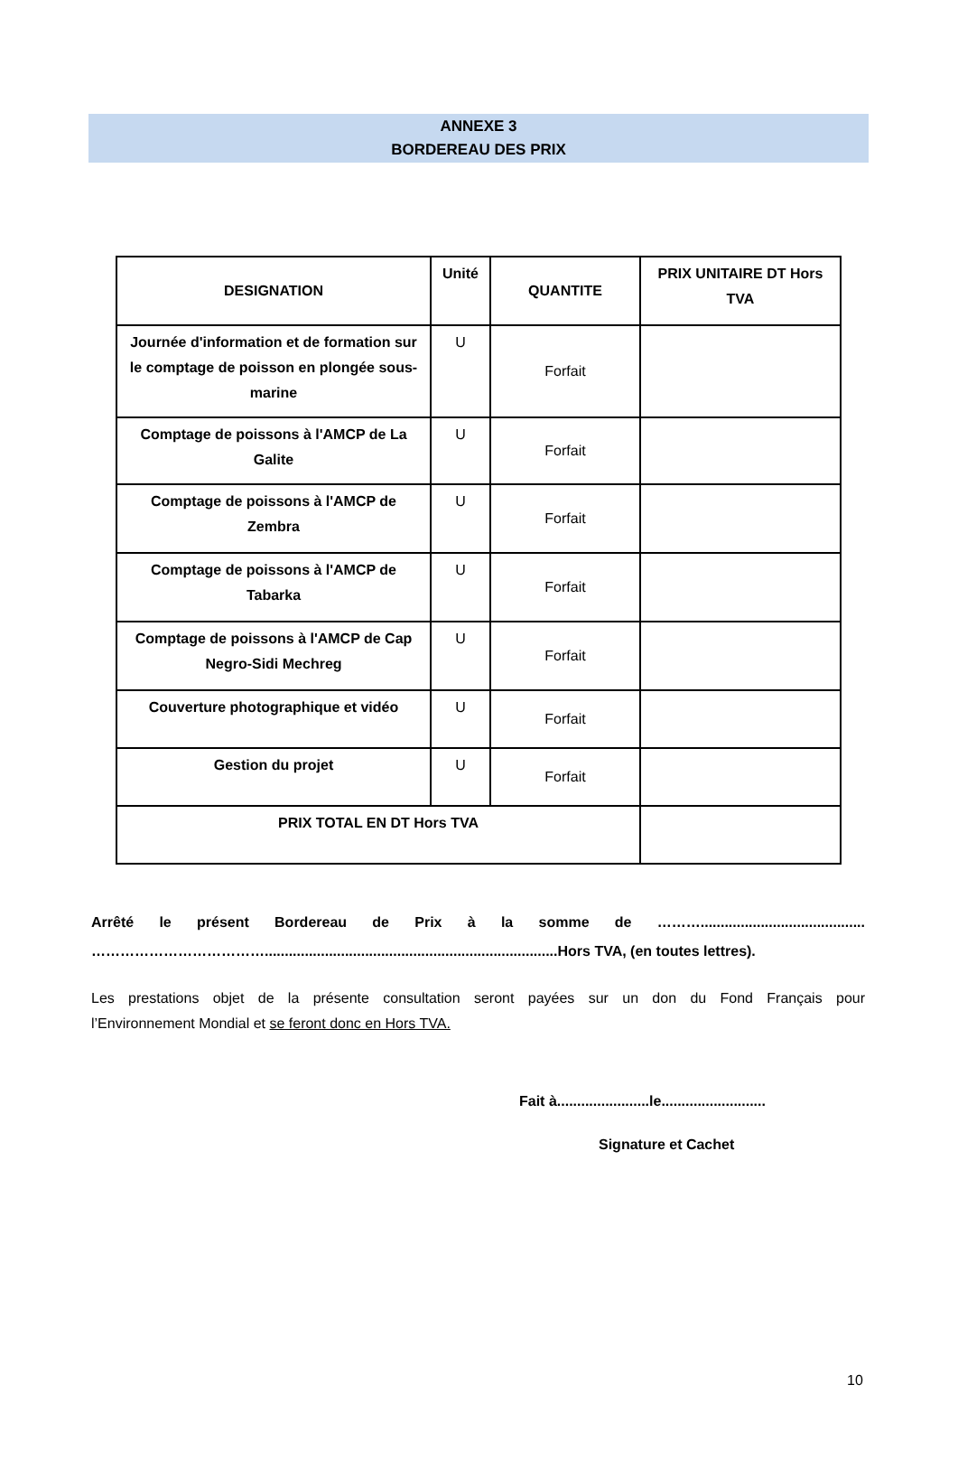ANNEXE 3
BORDEREAU DES PRIX
| DESIGNATION | Unité | QUANTITE | PRIX UNITAIRE DT Hors TVA |
| --- | --- | --- | --- |
| Journée d'information et de formation sur le comptage de poisson en plongée sous-marine | U | Forfait | |
| Comptage de poissons à l'AMCP de La Galite | U | Forfait | |
| Comptage de poissons à l'AMCP de Zembra | U | Forfait | |
| Comptage de poissons à l'AMCP de Tabarka | U | Forfait | |
| Comptage de poissons à l'AMCP de Cap Negro-Sidi Mechreg | U | Forfait | |
| Couverture photographique et vidéo | U | Forfait | |
| Gestion du projet | U | Forfait | |
| PRIX TOTAL EN DT Hors TVA | | | |
Arrêté le présent Bordereau de Prix à la somme de ……….........................................
……………………………….........................................................................Hors TVA, (en toutes lettres).
Les prestations objet de la présente consultation seront payées sur un don du Fond Français pour
l’Environnement Mondial et se feront donc en Hors TVA.
Fait à.......................le..........................
Signature et Cachet
10